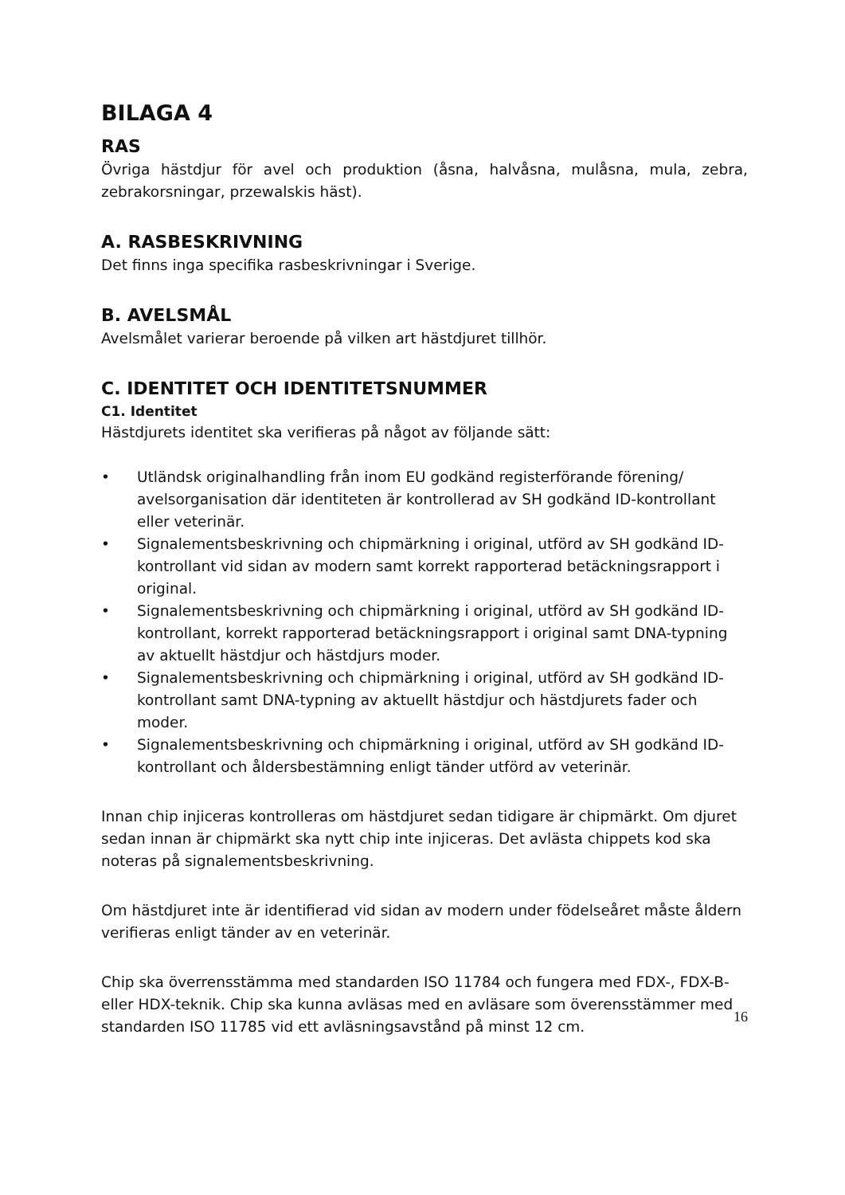BILAGA 4
RAS
Övriga hästdjur för avel och produktion (åsna, halvåsna, mulåsna, mula, zebra, zebrakorsningar, przewalskis häst).
A. RASBESKRIVNING
Det finns inga specifika rasbeskrivningar i Sverige.
B. AVELSMÅL
Avelsmålet varierar beroende på vilken art hästdjuret tillhör.
C. IDENTITET OCH IDENTITETSNUMMER
C1. Identitet
Hästdjurets identitet ska verifieras på något av följande sätt:
• Utländsk originalhandling från inom EU godkänd registerförande förening/ avelsorganisation där identiteten är kontrollerad av SH godkänd ID-kontrollant eller veterinär.
• Signalementsbeskrivning och chipmärkning i original, utförd av SH godkänd ID-kontrollant vid sidan av modern samt korrekt rapporterad betäckningsrapport i original.
• Signalementsbeskrivning och chipmärkning i original, utförd av SH godkänd ID-kontrollant, korrekt rapporterad betäckningsrapport i original samt DNA-typning av aktuellt hästdjur och hästdjurs moder.
• Signalementsbeskrivning och chipmärkning i original, utförd av SH godkänd ID-kontrollant samt DNA-typning av aktuellt hästdjur och hästdjurets fader och moder.
• Signalementsbeskrivning och chipmärkning i original, utförd av SH godkänd ID-kontrollant och åldersbestämning enligt tänder utförd av veterinär.
Innan chip injiceras kontrolleras om hästdjuret sedan tidigare är chipmärkt. Om djuret sedan innan är chipmärkt ska nytt chip inte injiceras. Det avlästa chippets kod ska noteras på signalementsbeskrivning.
Om hästdjuret inte är identifierad vid sidan av modern under födelseåret måste åldern verifieras enligt tänder av en veterinär.
Chip ska överrensstämma med standarden ISO 11784 och fungera med FDX-, FDX-B- eller HDX-teknik. Chip ska kunna avläsas med en avläsare som överensstämmer med standarden ISO 11785 vid ett avläsningsavstånd på minst 12 cm.
16